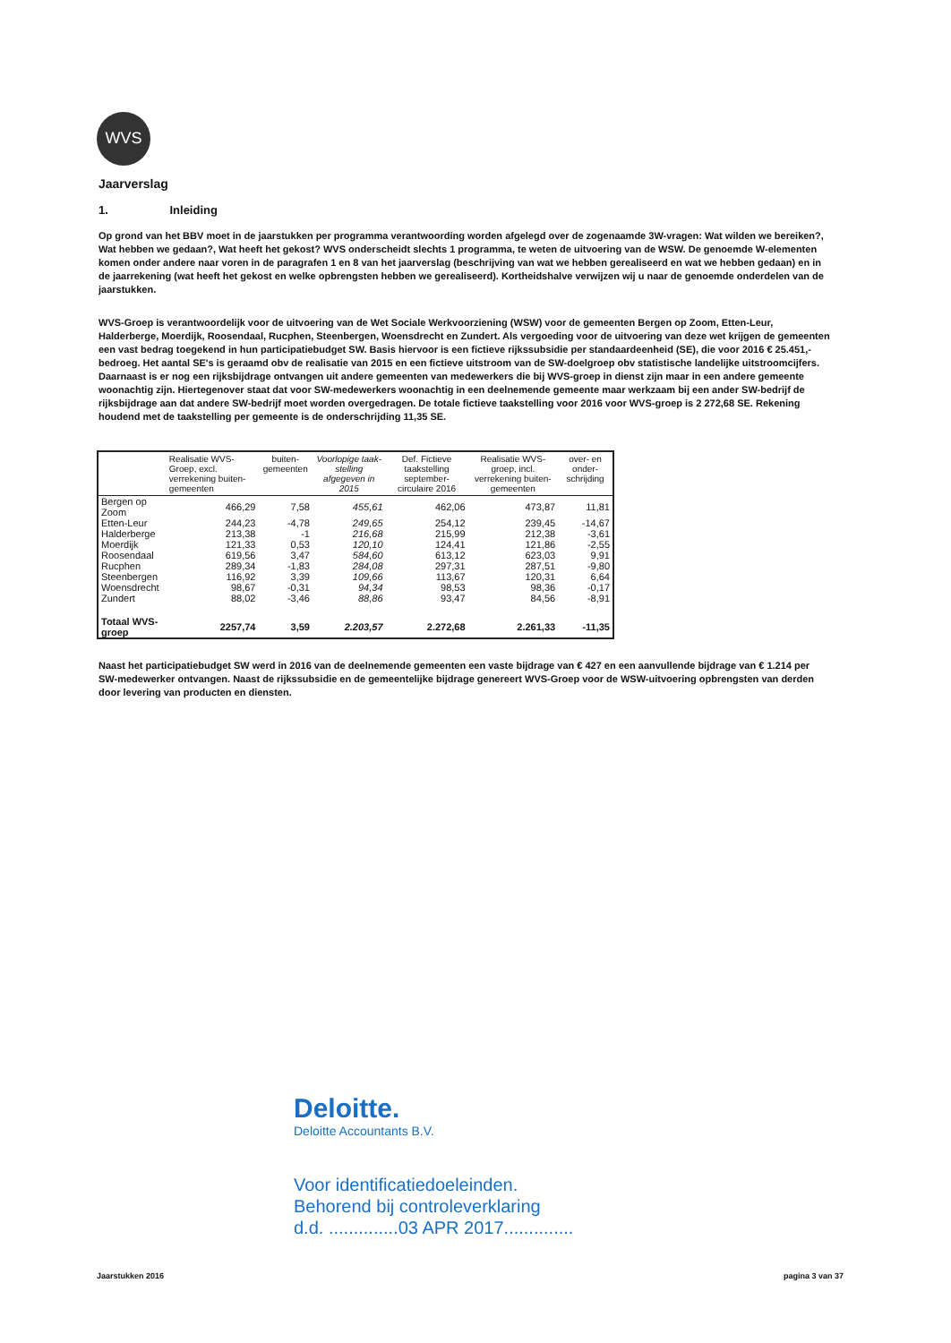WVS
Jaarverslag
1. Inleiding
Op grond van het BBV moet in de jaarstukken per programma verantwoording worden afgelegd over de zogenaamde 3W-vragen: Wat wilden we bereiken?, Wat hebben we gedaan?, Wat heeft het gekost? WVS onderscheidt slechts 1 programma, te weten de uitvoering van de WSW. De genoemde W-elementen komen onder andere naar voren in de paragrafen 1 en 8 van het jaarverslag (beschrijving van wat we hebben gerealiseerd en wat we hebben gedaan) en in de jaarrekening (wat heeft het gekost en welke opbrengsten hebben we gerealiseerd). Kortheidshalve verwijzen wij u naar de genoemde onderdelen van de jaarstukken.
WVS-Groep is verantwoordelijk voor de uitvoering van de Wet Sociale Werkvoorziening (WSW) voor de gemeenten Bergen op Zoom, Etten-Leur, Halderberge, Moerdijk, Roosendaal, Rucphen, Steenbergen, Woensdrecht en Zundert. Als vergoeding voor de uitvoering van deze wet krijgen de gemeenten een vast bedrag toegekend in hun participatiebudget SW. Basis hiervoor is een fictieve rijkssubsidie per standaardeenheid (SE), die voor 2016 € 25.451,- bedroeg. Het aantal SE's is geraamd obv de realisatie van 2015 en een fictieve uitstroom van de SW-doelgroep obv statistische landelijke uitstroomcijfers. Daarnaast is er nog een rijksbijdrage ontvangen uit andere gemeenten van medewerkers die bij WVS-groep in dienst zijn maar in een andere gemeente woonachtig zijn. Hiertegenover staat dat voor SW-medewerkers woonachtig in een deelnemende gemeente maar werkzaam bij een ander SW-bedrijf de rijksbijdrage aan dat andere SW-bedrijf moet worden overgedragen. De totale fictieve taakstelling voor 2016 voor WVS-groep is 2 272,68 SE. Rekening houdend met de taakstelling per gemeente is de onderschrijding 11,35 SE.
| | Realisatie WVS-Groep, excl. verrekening buiten-gemeenten | buiten-gemeenten | Voorlopige taak-stelling afgegeven in 2015 | Def. Fictieve taakstelling september-circulaire 2016 | Realisatie WVS-groep, incl. verrekening buiten-gemeenten | over- en onder-schrijding |
| --- | --- | --- | --- | --- | --- | --- |
| Bergen op Zoom | 466,29 | 7,58 | 455,61 | 462,06 | 473,87 | 11,81 |
| Etten-Leur | 244,23 | -4,78 | 249,65 | 254,12 | 239,45 | -14,67 |
| Halderberge | 213,38 | -1 | 216,68 | 215,99 | 212,38 | -3,61 |
| Moerdijk | 121,33 | 0,53 | 120,10 | 124,41 | 121,86 | -2,55 |
| Roosendaal | 619,56 | 3,47 | 584,60 | 613,12 | 623,03 | 9,91 |
| Rucphen | 289,34 | -1,83 | 284,08 | 297,31 | 287,51 | -9,80 |
| Steenbergen | 116,92 | 3,39 | 109,66 | 113,67 | 120,31 | 6,64 |
| Woensdrecht | 98,67 | -0,31 | 94,34 | 98,53 | 98,36 | -0,17 |
| Zundert | 88,02 | -3,46 | 88,86 | 93,47 | 84,56 | -8,91 |
| Totaal WVS-groep | 2257,74 | 3,59 | 2.203,57 | 2.272,68 | 2.261,33 | -11,35 |
Naast het participatiebudget SW werd in 2016 van de deelnemende gemeenten een vaste bijdrage van € 427 en een aanvullende bijdrage van € 1.214 per SW-medewerker ontvangen. Naast de rijkssubsidie en de gemeentelijke bijdrage genereert WVS-Groep voor de WSW-uitvoering opbrengsten van derden door levering van producten en diensten.
Deloitte.
Deloitte Accountants B.V.
Voor identificatiedoeleinden.
Behorend bij controleverklaring
d.d. ..............03 APR 2017..............
Jaarstukken 2016 pagina 3 van 37